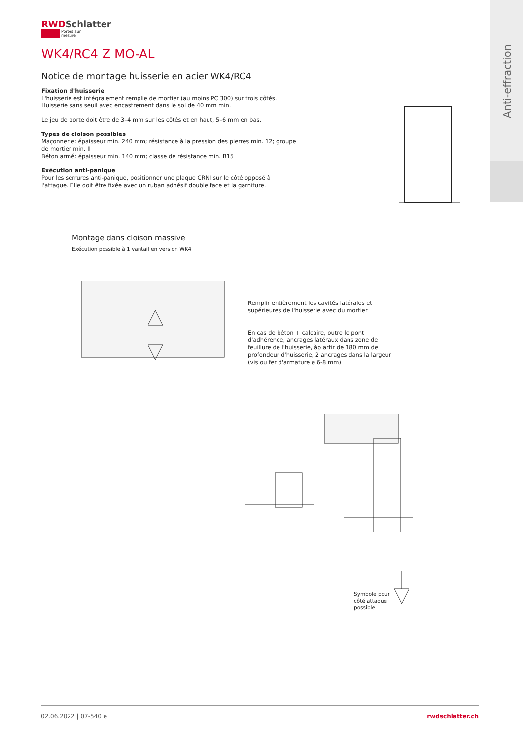Anti-effraction
RWDSchlatter
Portes sur mesure
WK4/RC4 Z MO-AL
Notice de montage huisserie en acier WK4/RC4
Fixation d'huisserie
L'huisserie est intégralement remplie de mortier (au moins PC 300) sur trois côtés.
Huisserie sans seuil avec encastrement dans le sol de 40 mm min.
Le jeu de porte doit être de 3–4 mm sur les côtés et en haut, 5–6 mm en bas.
Types de cloison possibles
Maçonnerie: épaisseur min. 240 mm; résistance à la pression des pierres min. 12; groupe
de mortier min. II
Béton armé: épaisseur min. 140 mm; classe de résistance min. B15
Exécution anti-panique
Pour les serrures anti-panique, positionner une plaque CRNI sur le côté opposé à
l'attaque. Elle doit être fixée avec un ruban adhésif double face et la garniture.
Montage dans cloison massive
Exécution possible à 1 vantail en version WK4
Remplir entièrement les cavités latérales et supérieures de l'huisserie avec du mortier
En cas de béton + calcaire, outre le pont d'adhérence, ancrages latéraux dans zone de feuillure de l'huisserie, àp artir de 180 mm de profondeur d'huisserie, 2 ancrages dans la largeur (vis ou fer d'armature ø 6-8 mm)
Symbole pour côté attaque possible
02.06.2022 | 07-540 e rwdschlatter.ch